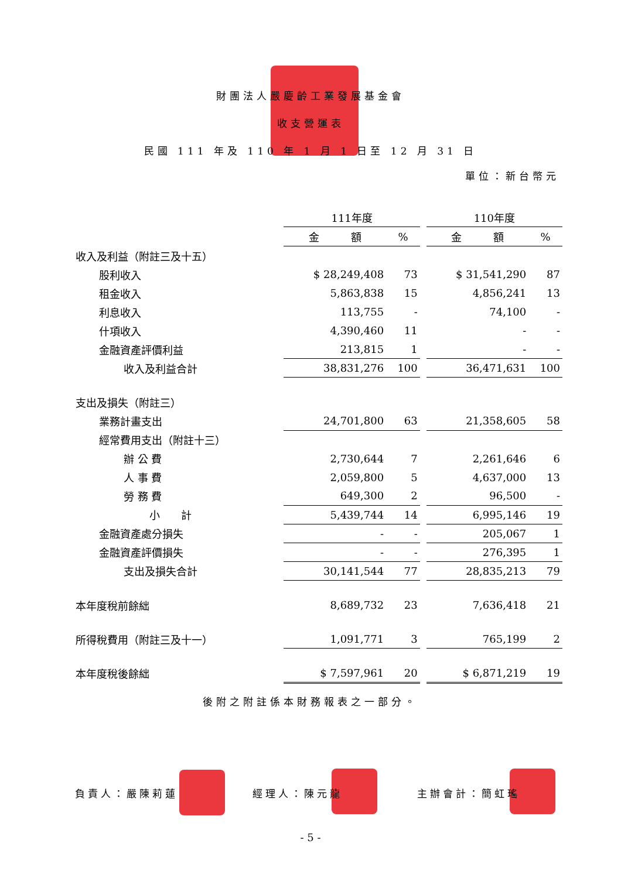財團法人嚴慶齡工業發展基金會
收支營運表
民國 111 年及 110 年 1 月 1 日至 12 月 31 日
單位：新台幣元
| | 111年度 | | | 110年度 | |
| --- | --- | --- | --- | --- | --- |
| | 金 額 | % | | 金 額 | % |
| 收入及利益（附註三及十五） | | | | | |
| 股利收入 | $ 28,249,408 | 73 | | $ 31,541,290 | 87 |
| 租金收入 | 5,863,838 | 15 | | 4,856,241 | 13 |
| 利息收入 | 113,755 | - | | 74,100 | - |
| 什項收入 | 4,390,460 | 11 | | - | - |
| 金融資產評價利益 | 213,815 | 1 | | - | - |
| 收入及利益合計 | 38,831,276 | 100 | | 36,471,631 | 100 |
| 支出及損失（附註三） | | | | | |
| 業務計畫支出 | 24,701,800 | 63 | | 21,358,605 | 58 |
| 經常費用支出（附註十三） | | | | | |
| 辦 公 費 | 2,730,644 | 7 | | 2,261,646 | 6 |
| 人 事 費 | 2,059,800 | 5 | | 4,637,000 | 13 |
| 勞 務 費 | 649,300 | 2 | | 96,500 | - |
| 小 計 | 5,439,744 | 14 | | 6,995,146 | 19 |
| 金融資產處分損失 | - | - | | 205,067 | 1 |
| 金融資產評價損失 | - | - | | 276,395 | 1 |
| 支出及損失合計 | 30,141,544 | 77 | | 28,835,213 | 79 |
| 本年度稅前餘絀 | 8,689,732 | 23 | | 7,636,418 | 21 |
| 所得稅費用（附註三及十一） | 1,091,771 | 3 | | 765,199 | 2 |
| 本年度稅後餘絀 | $ 7,597,961 | 20 | | $ 6,871,219 | 19 |
後附之附註係本財務報表之一部分。
負責人：嚴陳莉蓮 經理人：陳元龍 主辦會計：簡虹瑤
- 5 -